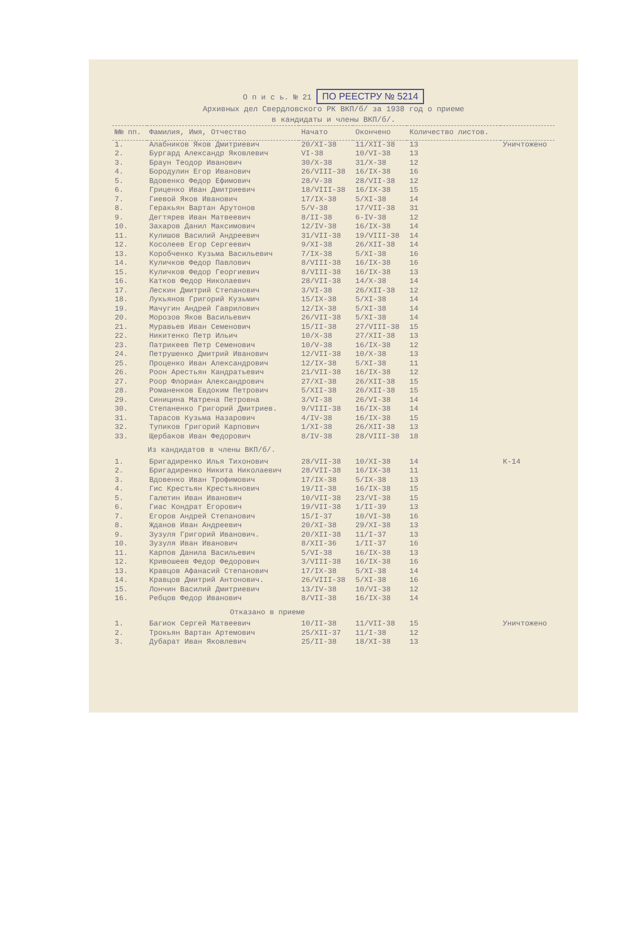О п и с ь. № 21 ПО РЕЕСТРУ № 5214
Архивных дел Свердловского РК ВКП/б/ за 1938 год о приеме
в кандидаты и члены ВКП/б/.
| №№ пп. | Фамилия, Имя, Отчество | Начато | Окончено | Количество листов. | |
| --- | --- | --- | --- | --- | --- |
| 1. | Алабников Яков Дмитриевич | 20/ХI-38 | 11/ХII-38 | 13 | Уничтожено |
| 2. | Бургард Александр Яковлевич | VI-38 | 10/VI-38 | 13 | |
| 3. | Браун Теодор Иванович | 30/Х-38 | 31/Х-38 | 12 | |
| 4. | Бородулин Егор Иванович | 26/VIII-38 | 16/IX-38 | 16 | |
| 5. | Вдовенко Федор Ефимович | 28/V-38 | 28/VII-38 | 12 | |
| 6. | Гриценко Иван Дмитриевич | 18/VIII-38 | 16/IX-38 | 15 | |
| 7. | Гиевой Яков Иванович | 17/IX-38 | 5/ХI-38 | 14 | |
| 8. | Геракьян Вартан Арутонов | 5/V-38 | 17/VII-38 | 31 | |
| 9. | Дегтярев Иван Матвеевич | 8/II-38 | 6-IV-38 | 12 | |
| 10. | Захаров Данил Максимович | 12/IV-38 | 16/IX-38 | 14 | |
| 11. | Кулишов Василий Андреевич | 31/VII-38 | 19/VIII-38 | 14 | |
| 12. | Косолеев Егор Сергеевич | 9/ХI-38 | 26/ХII-38 | 14 | |
| 13. | Коробченко Кузьма Васильевич | 7/IX-38 | 5/ХI-38 | 16 | |
| 14. | Куличков Федор Павлович | 8/VIII-38 | 16/IX-38 | 16 | |
| 15. | Куличков Федор Георгиевич | 8/VIII-38 | 16/IX-38 | 13 | |
| 16. | Катков Федор Николаевич | 28/VII-38 | 14/Х-38 | 14 | |
| 17. | Лескин Дмитрий Степанович | 3/VI-38 | 26/ХII-38 | 12 | |
| 18. | Лукьянов Григорий Кузьмич | 15/IX-38 | 5/ХI-38 | 14 | |
| 19. | Мачугин Андрей Гаврилович | 12/IX-38 | 5/ХI-38 | 14 | |
| 20. | Морозов Яков Васильевич | 26/VII-38 | 5/ХI-38 | 14 | |
| 21. | Муравьев Иван Семенович | 15/II-38 | 27/VIII-38 | 15 | |
| 22. | Никитенко Петр Ильич | 10/Х-38 | 27/ХII-38 | 13 | |
| 23. | Патрикеев Петр Семенович | 10/V-38 | 16/IX-38 | 12 | |
| 24. | Петрушенко Дмитрий Иванович | 12/VII-38 | 10/Х-38 | 13 | |
| 25. | Проценко Иван Александрович | 12/IX-38 | 5/ХI-38 | 11 | |
| 26. | Роон Арестьян Кандратьевич | 21/VII-38 | 16/IX-38 | 12 | |
| 27. | Роор Флориан Александрович | 27/ХI-38 | 26/ХII-38 | 15 | |
| 28. | Романенков Евдоким Петрович | 5/ХII-38 | 26/ХII-38 | 15 | |
| 29. | Синицина Матрена Петровна | 3/VI-38 | 26/VI-38 | 14 | |
| 30. | Степаненко Григорий Дмитриев. | 9/VIII-38 | 16/IX-38 | 14 | |
| 31. | Тарасов Кузьма Назарович | 4/IV-38 | 16/IX-38 | 15 | |
| 32. | Тупиков Григорий Карпович | 1/ХI-38 | 26/ХII-38 | 13 | |
| 33. | Щербаков Иван Федорович | 8/IV-38 | 28/VIII-38 | 18 | |
| Из кандидатов в члены ВКП/б/. | | | | | |
| 1. | Бригадиренко Илья Тихонович | 28/VII-38 | 10/ХI-38 | 14 | К-14 |
| 2. | Бригадиренко Никита Николаевич | 28/VII-38 | 16/IX-38 | 11 | |
| 3. | Вдовенко Иван Трофимович | 17/IX-38 | 5/IX-38 | 13 | |
| 4. | Гис Крестьян Крестьянович | 19/II-38 | 16/IХ-38 | 15 | |
| 5. | Галютин Иван Иванович | 10/VII-38 | 23/VI-38 | 15 | |
| 6. | Гиас Кондрат Егорович | 19/VII-38 | 1/II-39 | 13 | |
| 7. | Егоров Андрей Степанович | 15/I-37 | 10/VI-38 | 16 | |
| 8. | Жданов Иван Андреевич | 20/ХI-38 | 29/ХI-38 | 13 | |
| 9. | Зузуля Григорий Иванович. | 20/ХII-38 | 11/I-37 | 13 | |
| 10. | Зузуля Иван Иванович | 8/ХII-36 | 1/II-37 | 16 | |
| 11. | Карпов Данила Васильевич | 5/VI-38 | 16/IX-38 | 13 | |
| 12. | Кривошеев Федор Федорович | 3/VIII-38 | 16/IX-38 | 16 | |
| 13. | Кравцов Афанасий Степанович | 17/IX-38 | 5/ХI-38 | 14 | |
| 14. | Кравцов Дмитрий Антонович. | 26/VIII-38 | 5/ХI-38 | 16 | |
| 15. | Лончин Василий Дмитриевич | 13/IV-38 | 10/VI-38 | 12 | |
| 16. | Ребцов Федор Иванович | 8/VII-38 | 16/IX-38 | 14 | |
| Отказано в приеме | | | | | |
| 1. | Багиок Сергей Матвеевич | 10/II-38 | 11/VII-38 | 15 | Уничтожено |
| 2. | Трокьян Вартан Артемович | 25/ХII-37 | 11/I-38 | 12 | |
| 3. | Дубарат Иван Яковлевич | 25/II-38 | 18/ХI-38 | 13 | |